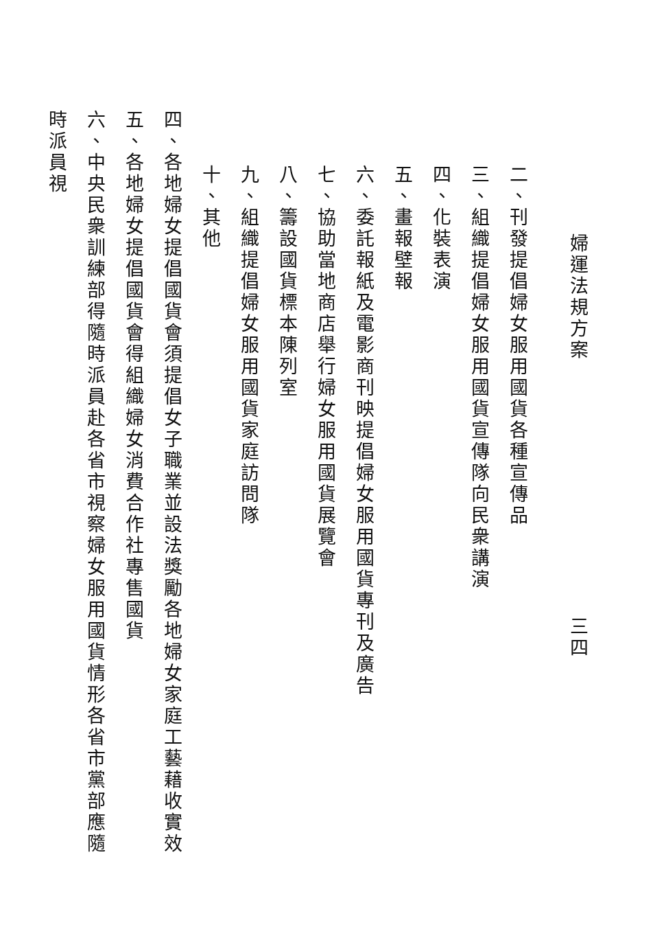婦運法規方案 三四
二、刊發提倡婦女服用國貨各種宣傳品
三、組織提倡婦女服用國貨宣傳隊向民衆講演
四、化裝表演
五、畫報壁報
六、委託報紙及電影商刊映提倡婦女服用國貨專刊及廣告
七、協助當地商店舉行婦女服用國貨展覽會
八、籌設國貨標本陳列室
九、組織提倡婦女服用國貨家庭訪問隊
十、其他
四、各地婦女提倡國貨會須提倡女子職業並設法獎勵各地婦女家庭工藝藉收實效
五、各地婦女提倡國貨會得組織婦女消費合作社專售國貨
六、中央民衆訓練部得隨時派員赴各省市視察婦女服用國貨情形各省市黨部應隨時派員視